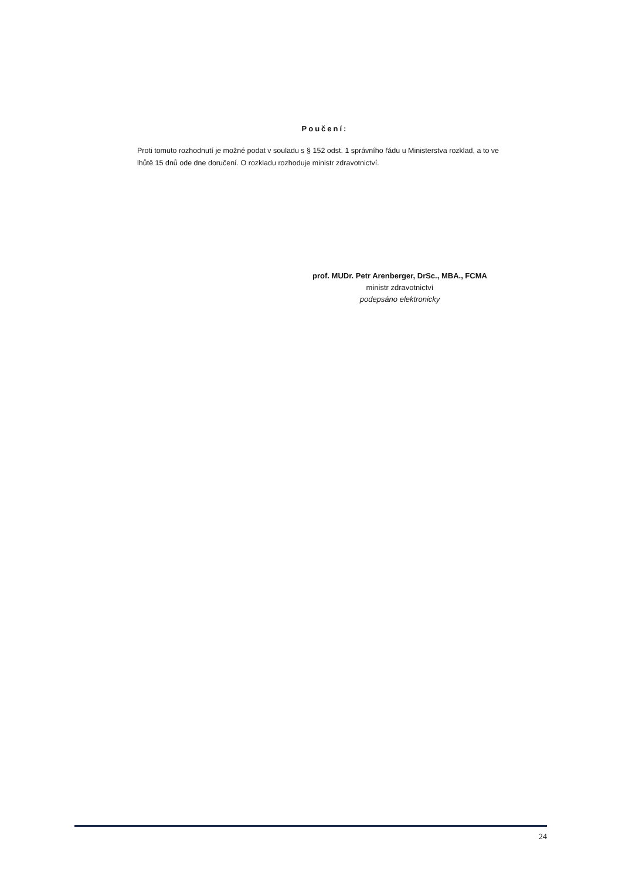Poučení:
Proti tomuto rozhodnutí je možné podat v souladu s § 152 odst. 1 správního řádu u Ministerstva rozklad, a to ve lhůtě 15 dnů ode dne doručení. O rozkladu rozhoduje ministr zdravotnictví.
prof. MUDr. Petr Arenberger, DrSc., MBA., FCMA
ministr zdravotnictví
podepsáno elektronicky
24